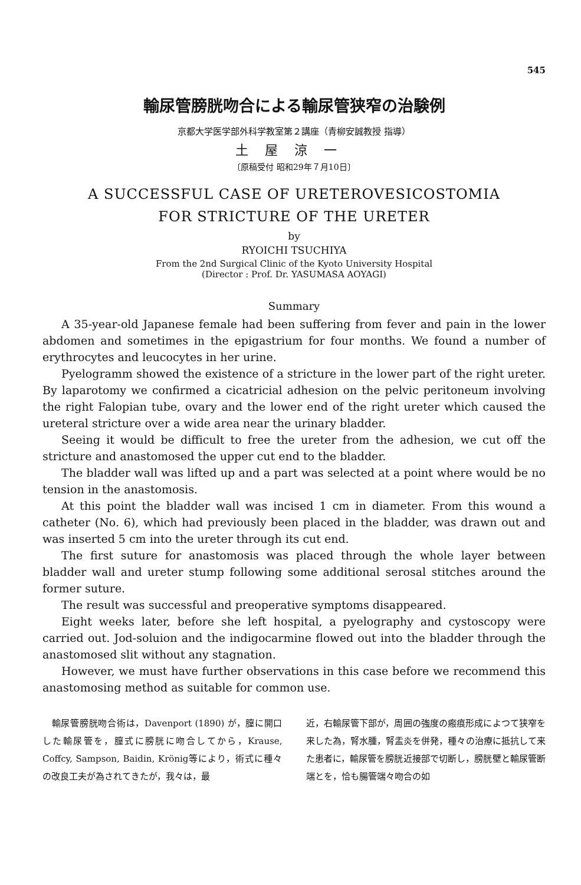545
輸尿管膀胱吻合による輸尿管狭窄の治験例
京都大学医学部外科学教室第２講座（青柳安誠教授 指導）
土屋涼一
〔原稿受付 昭和29年７月10日〕
A SUCCESSFUL CASE OF URETEROVESICOSTOMIA
FOR STRICTURE OF THE URETER
by
RYOICHI TSUCHIYA
From the 2nd Surgical Clinic of the Kyoto University Hospital
(Director : Prof. Dr. YASUMASA AOYAGI)
Summary
A 35-year-old Japanese female had been suffering from fever and pain in the lower abdomen and sometimes in the epigastrium for four months. We found a number of erythrocytes and leucocytes in her urine.
Pyelogramm showed the existence of a stricture in the lower part of the right ureter. By laparotomy we confirmed a cicatricial adhesion on the pelvic peritoneum involving the right Falopian tube, ovary and the lower end of the right ureter which caused the ureteral stricture over a wide area near the urinary bladder.
Seeing it would be difficult to free the ureter from the adhesion, we cut off the stricture and anastomosed the upper cut end to the bladder.
The bladder wall was lifted up and a part was selected at a point where would be no tension in the anastomosis.
At this point the bladder wall was incised 1 cm in diameter. From this wound a catheter (No. 6), which had previously been placed in the bladder, was drawn out and was inserted 5 cm into the ureter through its cut end.
The first suture for anastomosis was placed through the whole layer between bladder wall and ureter stump following some additional serosal stitches around the former suture.
The result was successful and preoperative symptoms disappeared.
Eight weeks later, before she left hospital, a pyelography and cystoscopy were carried out. Jod-soluion and the indigocarmine flowed out into the bladder through the anastomosed slit without any stagnation.
However, we must have further observations in this case before we recommend this anastomosing method as suitable for common use.
　輸尿管膀胱吻合術は，Davenport (1890) が，膣に開口した輸尿管を，膣式に膀胱に吻合してから，Krause, Coffcy, Sampson, Baidin, Krönig等により，術式に種々の改良工夫が為されてきたが，我々は，最
近，右輸尿管下部が，周囲の強度の瘢痕形成によつて狭窄を来した為，腎水腫，腎盂炎を併発，種々の治療に抵抗して来た患者に，輸尿管を膀胱近接部で切断し，膀胱壁と輸尿管断端とを，恰も腸管端々吻合の如